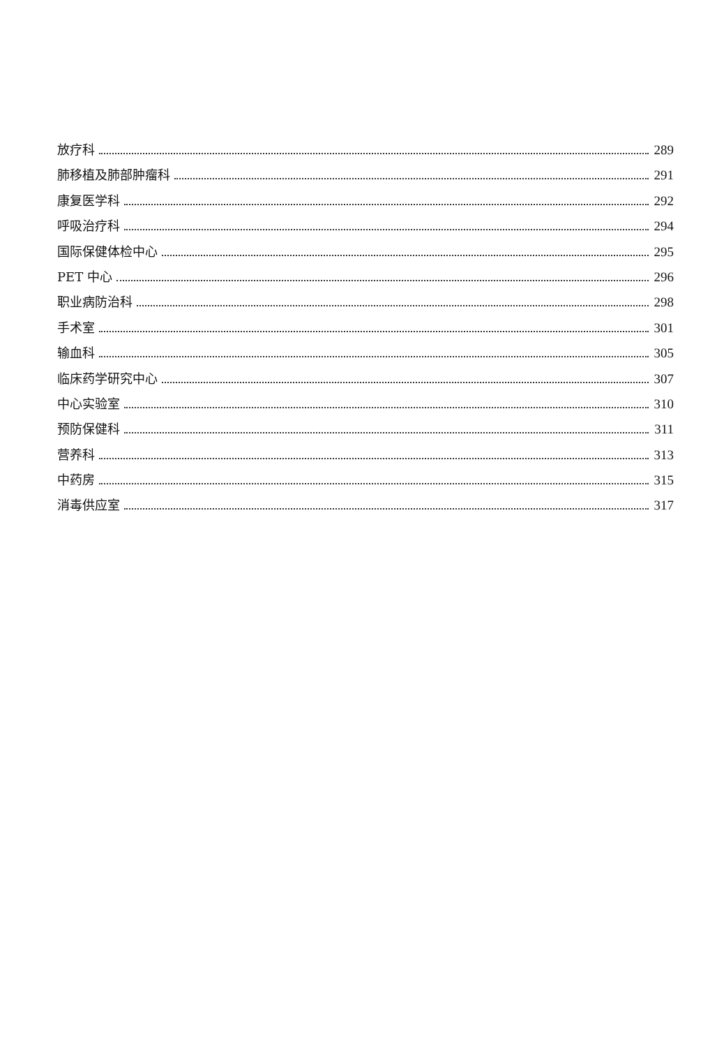放疗科 289
肺移植及肺部肿瘤科 291
康复医学科 292
呼吸治疗科 294
国际保健体检中心 295
PET 中心 296
职业病防治科 298
手术室 301
输血科 305
临床药学研究中心 307
中心实验室 310
预防保健科 311
营养科 313
中药房 315
消毒供应室 317